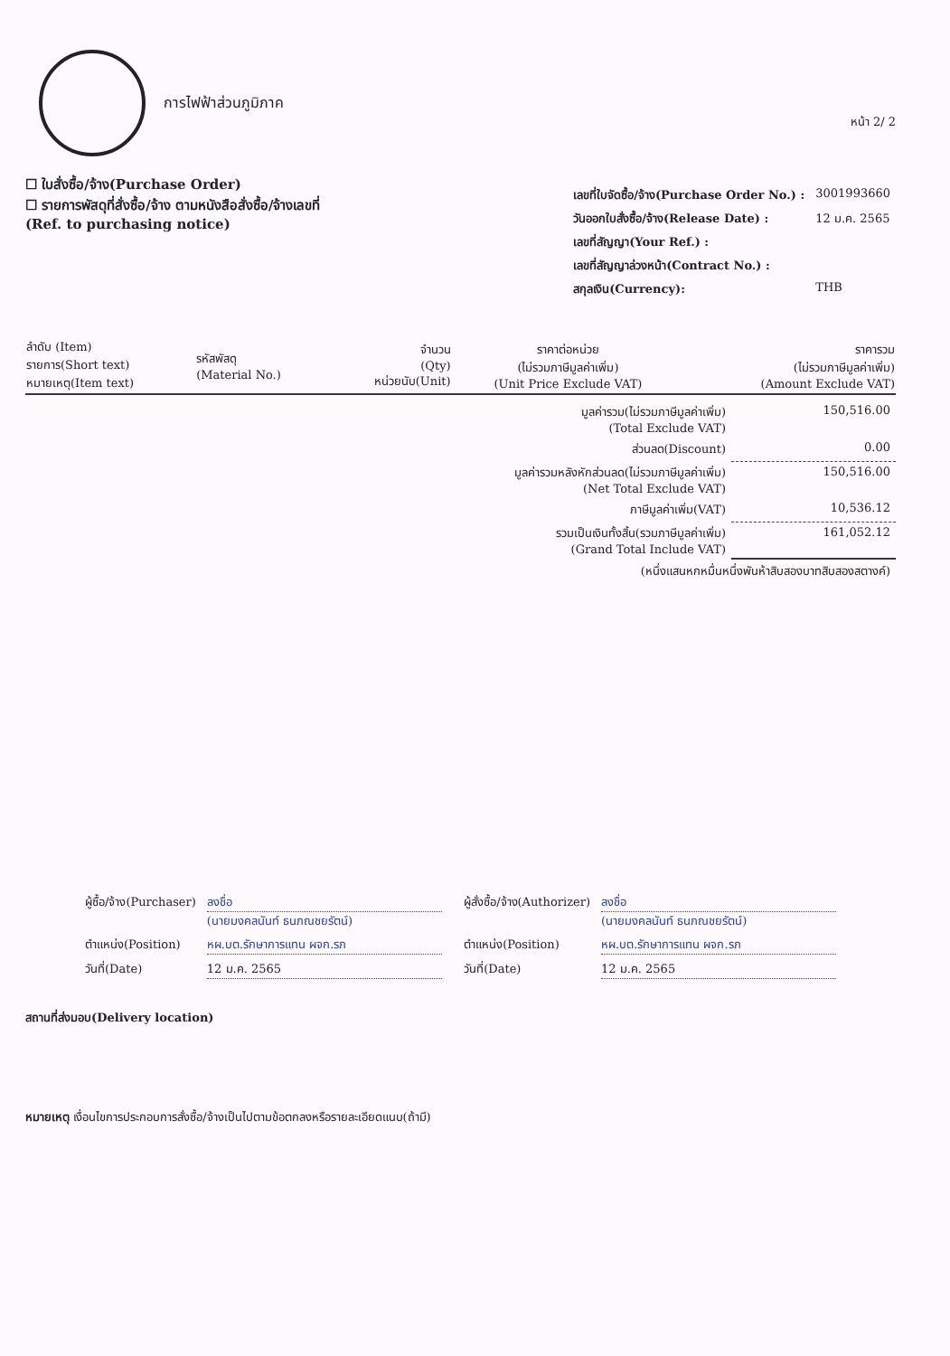การไฟฟ้าส่วนภูมิภาค
หน้า 2/ 2
☐ ใบสั่งซื้อ/จ้าง(Purchase Order)
☐ รายการพัสดุที่สั่งซื้อ/จ้าง ตามหนังสือสั่งซื้อ/จ้างเลขที่
(Ref. to purchasing notice)
| เลขที่ใบจัดซื้อ/จ้าง(Purchase Order No.) : | 3001993660 |
| วันออกใบสั่งซื้อ/จ้าง(Release Date) : | 12 ม.ค. 2565 |
| เลขที่สัญญา(Your Ref.) : | |
| เลขที่สัญญาล่วงหน้า(Contract No.) : | |
| สกุลเงิน(Currency): | THB |
| ลำดับ (Item) รายการ(Short text) หมายเหตุ(Item text) | รหัสพัสดุ (Material No.) | จำนวน (Qty) หน่วยนับ(Unit) | ราคาต่อหน่วย (ไม่รวมภาษีมูลค่าเพิ่ม) (Unit Price Exclude VAT) | ราคารวม (ไม่รวมภาษีมูลค่าเพิ่ม) (Amount Exclude VAT) |
| --- | --- | --- | --- | --- |
| มูลค่ารวม(ไม่รวมภาษีมูลค่าเพิ่ม) (Total Exclude VAT) | 150,516.00 |
| ส่วนลด(Discount) | 0.00 |
| มูลค่ารวมหลังหักส่วนลด(ไม่รวมภาษีมูลค่าเพิ่ม) (Net Total Exclude VAT) | 150,516.00 |
| ภาษีมูลค่าเพิ่ม(VAT) | 10,536.12 |
| รวมเป็นเงินทั้งสิ้น(รวมภาษีมูลค่าเพิ่ม) (Grand Total Include VAT) | 161,052.12 |
| (หนึ่งแสนหกหมื่นหนึ่งพันห้าสิบสองบาทสิบสองสตางค์) | |
| ผู้ซื้อ/จ้าง(Purchaser) | ลงชื่อ (นายมงคลนันท์ ธนภณชยรัตน์) |
| ตำแหน่ง(Position) | หผ.บต.รักษาการแทน ผจก.รภ |
| วันที่(Date) | 12 ม.ค. 2565 |
| ผู้สั่งซื้อ/จ้าง(Authorizer) | ลงชื่อ (นายมงคลนันท์ ธนภณชยรัตน์) |
| ตำแหน่ง(Position) | หผ.บต.รักษาการแทน ผจก.รภ |
| วันที่(Date) | 12 ม.ค. 2565 |
สถานที่ส่งมอบ(Delivery location)
หมายเหตุ เงื่อนไขการประกอบการสั่งซื้อ/จ้างเป็นไปตามข้อตกลงหรือรายละเอียดแนบ(ถ้ามี)